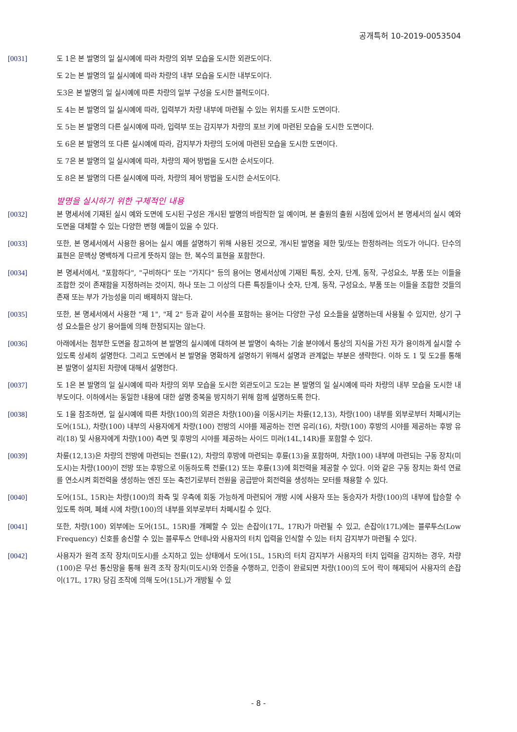공개특허 10-2019-0053504
[0031] 도 1은 본 발명의 일 실시예에 따라 차량의 외부 모습을 도시한 외관도이다.
도 2는 본 발명의 일 실시예에 따라 차량의 내부 모습을 도시한 내부도이다.
도3은 본 발명의 일 실시예에 따른 차량의 일부 구성을 도시한 블럭도이다.
도 4는 본 발명의 일 실시예에 따라, 입력부가 차량 내부에 마련될 수 있는 위치를 도시한 도면이다.
도 5는 본 발명의 다른 실시예에 따라, 입력부 또는 감지부가 차량의 포브 키에 마련된 모습을 도시한 도면이다.
도 6은 본 발명의 또 다른 실시예에 따라, 감지부가 차량의 도어에 마련된 모습을 도시한 도면이다.
도 7은 본 발명의 일 실시예에 따라, 차량의 제어 방법을 도시한 순서도이다.
도 8은 본 발명의 다른 실시예에 따라, 차량의 제어 방법을 도시한 순서도이다.
발명을 실시하기 위한 구체적인 내용
[0032] 본 명세서에 기재된 실시 예와 도면에 도시된 구성은 개시된 발명의 바람직한 일 예이며, 본 출원의 출원 시점에 있어서 본 명세서의 실시 예와 도면을 대체할 수 있는 다양한 변형 예들이 있을 수 있다.
[0033] 또한, 본 명세서에서 사용한 용어는 실시 예를 설명하기 위해 사용된 것으로, 개시된 발명을 제한 및/또는 한정하려는 의도가 아니다. 단수의 표현은 문맥상 명백하게 다르게 뜻하지 않는 한, 복수의 표현을 포함한다.
[0034] 본 명세서에서, "포함하다", "구비하다" 또는 "가지다" 등의 용어는 명세서상에 기재된 특징, 숫자, 단계, 동작, 구성요소, 부품 또는 이들을 조합한 것이 존재함을 지정하려는 것이지, 하나 또는 그 이상의 다른 특징들이나 숫자, 단계, 동작, 구성요소, 부품 또는 이들을 조합한 것들의 존재 또는 부가 가능성을 미리 배제하지 않는다.
[0035] 또한, 본 명세서에서 사용한 "제 1", "제 2" 등과 같이 서수를 포함하는 용어는 다양한 구성 요소들을 설명하는데 사용될 수 있지만, 상기 구성 요소들은 상기 용어들에 의해 한정되지는 않는다.
[0036] 아래에서는 첨부한 도면을 참고하여 본 발명의 실시예에 대하여 본 발명이 속하는 기술 분야에서 통상의 지식을 가진 자가 용이하게 실시할 수 있도록 상세히 설명한다. 그리고 도면에서 본 발명을 명확하게 설명하기 위해서 설명과 관계없는 부분은 생략한다. 이하 도 1 및 도2를 통해 본 발명이 설치된 차량에 대해서 설명한다.
[0037] 도 1은 본 발명의 일 실시예에 따라 차량의 외부 모습을 도시한 외관도이고 도2는 본 발명의 일 실시예에 따라 차량의 내부 모습을 도시한 내부도이다. 이하에서는 동일한 내용에 대한 설명 중복을 방지하기 위해 함께 설명하도록 한다.
[0038] 도 1을 참조하면, 일 실시예에 따른 차량(100)의 외관은 차량(100)을 이동시키는 차륜(12,13), 차량(100) 내부를 외부로부터 차폐시키는 도어(15L), 차량(100) 내부의 사용자에게 차량(100) 전방의 시야를 제공하는 전면 유리(16), 차량(100) 후방의 시야를 제공하는 후방 유리(18) 및 사용자에게 차량(100) 측면 및 후방의 시야를 제공하는 사이드 미러(14L,14R)를 포함할 수 있다.
[0039] 차륜(12,13)은 차량의 전방에 마련되는 전륜(12), 차량의 후방에 마련되는 후륜(13)을 포함하며, 차량(100) 내부에 마련되는 구동 장치(미도시)는 차량(100)이 전방 또는 후방으로 이동하도록 전륜(12) 또는 후륜(13)에 회전력을 제공할 수 있다. 이와 같은 구동 장치는 화석 연료를 연소시켜 회전력을 생성하는 엔진 또는 축전기로부터 전원을 공급받아 회전력을 생성하는 모터를 채용할 수 있다.
[0040] 도어(15L, 15R)는 차량(100)의 좌측 및 우측에 회동 가능하게 마련되어 개방 시에 사용자 또는 동승자가 차량(100)의 내부에 탑승할 수 있도록 하며, 폐쇄 시에 차량(100)의 내부를 외부로부터 차폐시킬 수 있다.
[0041] 또한, 차량(100) 외부에는 도어(15L, 15R)를 개폐할 수 있는 손잡이(17L, 17R)가 마련될 수 있고, 손잡이(17L)에는 블루투스(Low Frequency) 신호를 송신할 수 있는 블루투스 안테나와 사용자의 터치 입력을 인식할 수 있는 터치 감지부가 마련될 수 있다.
[0042] 사용자가 원격 조작 장치(미도시)를 소지하고 있는 상태에서 도어(15L, 15R)의 터치 감지부가 사용자의 터치 입력을 감지하는 경우, 차량(100)은 무선 통신망을 통해 원격 조작 장치(미도시)와 인증을 수행하고, 인증이 완료되면 차량(100)의 도어 락이 해제되어 사용자의 손잡이(17L, 17R) 당김 조작에 의해 도어(15L)가 개방될 수 있
- 8 -